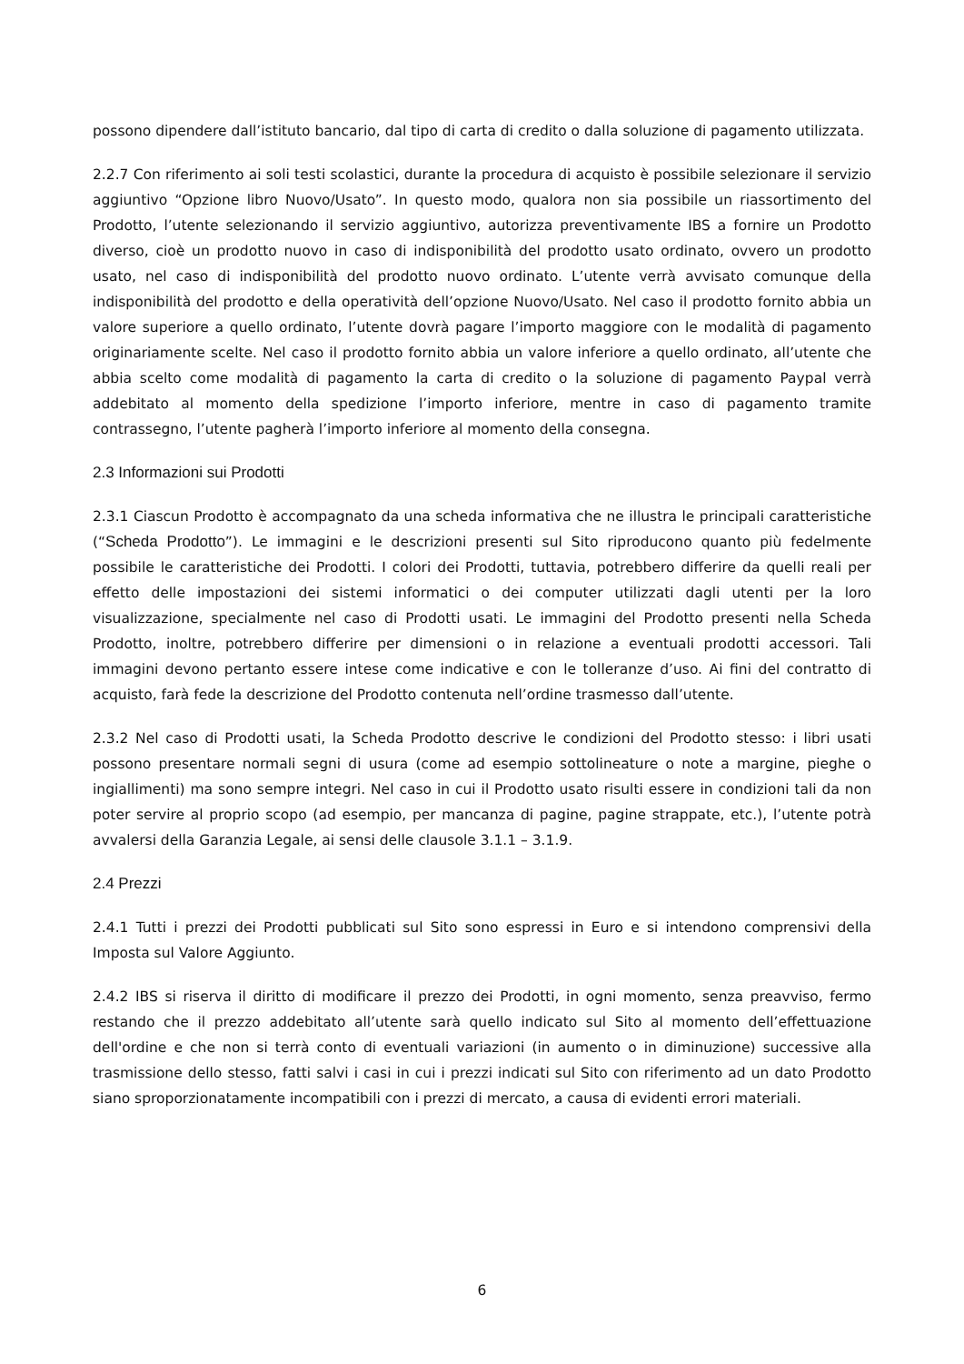possono dipendere dall’istituto bancario, dal tipo di carta di credito o dalla soluzione di pagamento utilizzata.
2.2.7 Con riferimento ai soli testi scolastici, durante la procedura di acquisto è possibile selezionare il servizio aggiuntivo “Opzione libro Nuovo/Usato”. In questo modo, qualora non sia possibile un riassortimento del Prodotto, l’utente selezionando il servizio aggiuntivo, autorizza preventivamente IBS a fornire un Prodotto diverso, cioè un prodotto nuovo in caso di indisponibilità del prodotto usato ordinato, ovvero un prodotto usato, nel caso di indisponibilità del prodotto nuovo ordinato. L’utente verrà avvisato comunque della indisponibilità del prodotto e della operatività dell’opzione Nuovo/Usato. Nel caso il prodotto fornito abbia un valore superiore a quello ordinato, l’utente dovrà pagare l’importo maggiore con le modalità di pagamento originariamente scelte. Nel caso il prodotto fornito abbia un valore inferiore a quello ordinato, all’utente che abbia scelto come modalità di pagamento la carta di credito o la soluzione di pagamento Paypal verrà addebitato al momento della spedizione l’importo inferiore, mentre in caso di pagamento tramite contrassegno, l’utente pagherà l’importo inferiore al momento della consegna.
2.3 Informazioni sui Prodotti
2.3.1 Ciascun Prodotto è accompagnato da una scheda informativa che ne illustra le principali caratteristiche (“Scheda Prodotto”). Le immagini e le descrizioni presenti sul Sito riproducono quanto più fedelmente possibile le caratteristiche dei Prodotti. I colori dei Prodotti, tuttavia, potrebbero differire da quelli reali per effetto delle impostazioni dei sistemi informatici o dei computer utilizzati dagli utenti per la loro visualizzazione, specialmente nel caso di Prodotti usati. Le immagini del Prodotto presenti nella Scheda Prodotto, inoltre, potrebbero differire per dimensioni o in relazione a eventuali prodotti accessori. Tali immagini devono pertanto essere intese come indicative e con le tolleranze d’uso. Ai fini del contratto di acquisto, farà fede la descrizione del Prodotto contenuta nell’ordine trasmesso dall’utente.
2.3.2 Nel caso di Prodotti usati, la Scheda Prodotto descrive le condizioni del Prodotto stesso: i libri usati possono presentare normali segni di usura (come ad esempio sottolineature o note a margine, pieghe o ingiallimenti) ma sono sempre integri. Nel caso in cui il Prodotto usato risulti essere in condizioni tali da non poter servire al proprio scopo (ad esempio, per mancanza di pagine, pagine strappate, etc.), l’utente potrà avvalersi della Garanzia Legale, ai sensi delle clausole 3.1.1 – 3.1.9.
2.4 Prezzi
2.4.1 Tutti i prezzi dei Prodotti pubblicati sul Sito sono espressi in Euro e si intendono comprensivi della Imposta sul Valore Aggiunto.
2.4.2 IBS si riserva il diritto di modificare il prezzo dei Prodotti, in ogni momento, senza preavviso, fermo restando che il prezzo addebitato all’utente sarà quello indicato sul Sito al momento dell’effettuazione dell'ordine e che non si terrà conto di eventuali variazioni (in aumento o in diminuzione) successive alla trasmissione dello stesso, fatti salvi i casi in cui i prezzi indicati sul Sito con riferimento ad un dato Prodotto siano sproporzionatamente incompatibili con i prezzi di mercato, a causa di evidenti errori materiali.
6